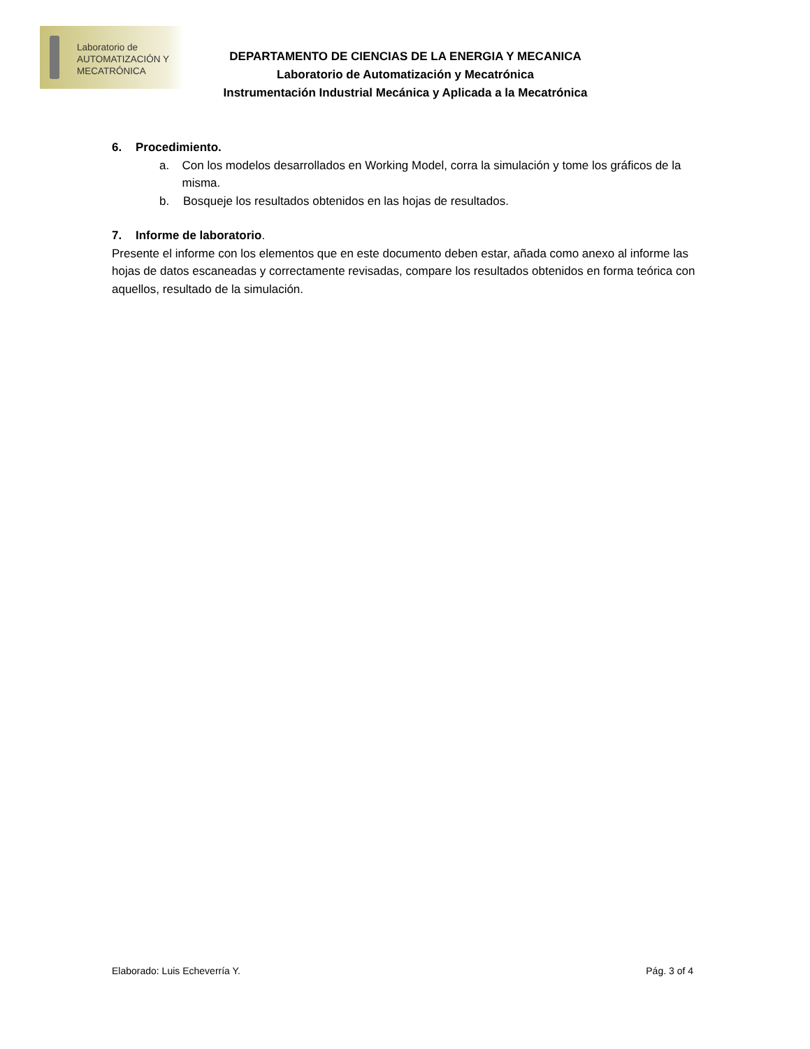Laboratorio de
AUTOMATIZACIÓN Y
MECATRÓNICA
DEPARTAMENTO DE CIENCIAS DE LA ENERGIA Y MECANICA
Laboratorio de Automatización y Mecatrónica
Instrumentación Industrial Mecánica y Aplicada a la Mecatrónica
6. Procedimiento.
a. Con los modelos desarrollados en Working Model, corra la simulación y tome los gráficos de la misma.
b. Bosqueje los resultados obtenidos en las hojas de resultados.
7. Informe de laboratorio.
Presente el informe con los elementos que en este documento deben estar, añada como anexo al informe las hojas de datos escaneadas y correctamente revisadas, compare los resultados obtenidos en forma teórica con aquellos, resultado de la simulación.
Elaborado: Luis Echeverría Y. Pág. 3 of 4